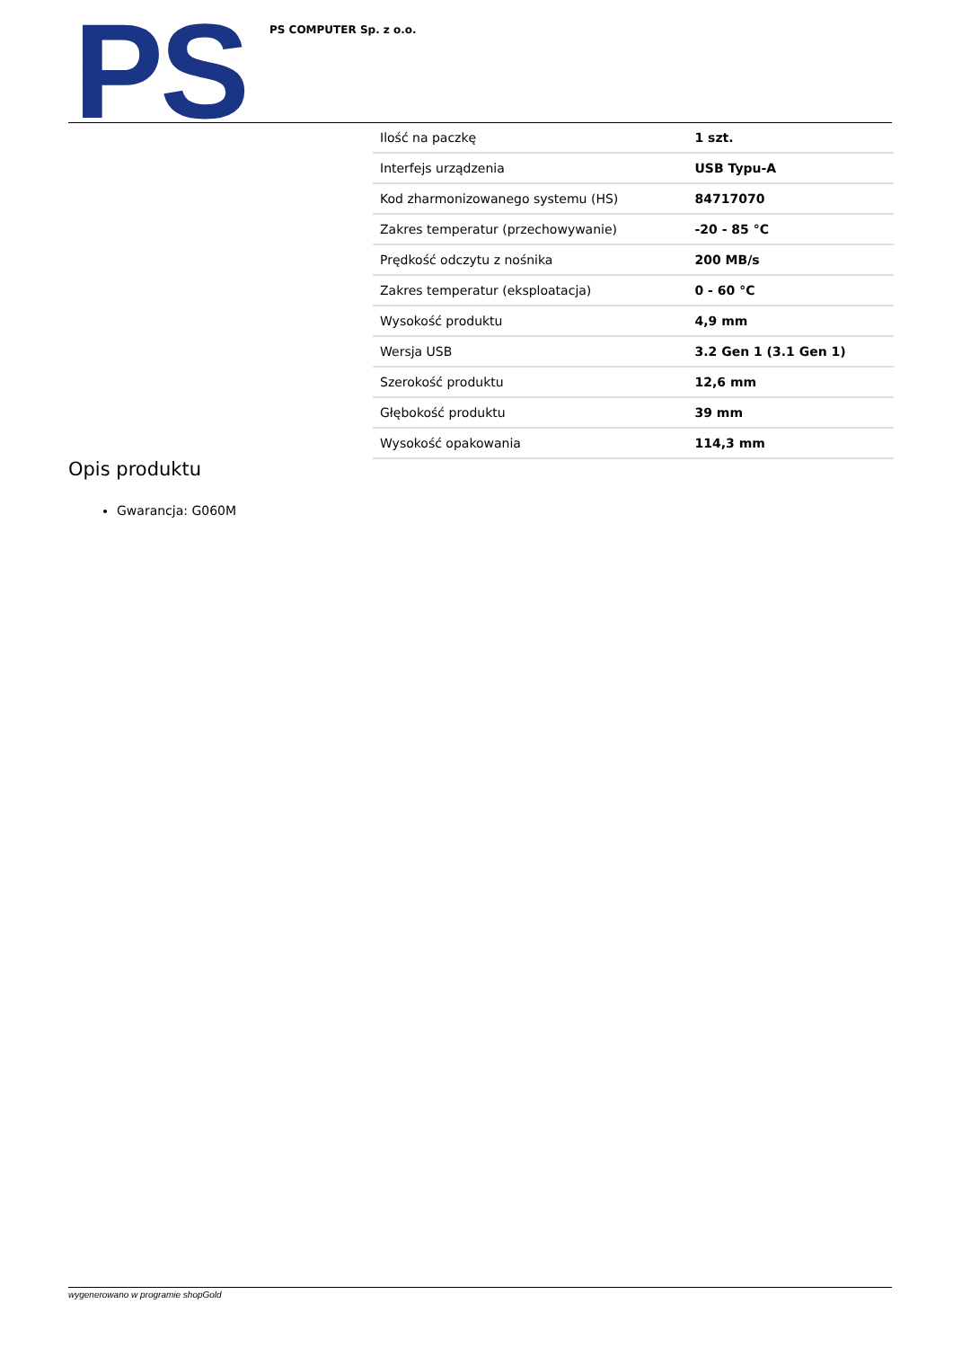PS PS COMPUTER Sp. z o.o.
| Ilość na paczkę | 1 szt. |
| Interfejs urządzenia | USB Typu-A |
| Kod zharmonizowanego systemu (HS) | 84717070 |
| Zakres temperatur (przechowywanie) | -20 - 85 °C |
| Prędkość odczytu z nośnika | 200 MB/s |
| Zakres temperatur (eksploatacja) | 0 - 60 °C |
| Wysokość produktu | 4,9 mm |
| Wersja USB | 3.2 Gen 1 (3.1 Gen 1) |
| Szerokość produktu | 12,6 mm |
| Głębokość produktu | 39 mm |
| Wysokość opakowania | 114,3 mm |
Opis produktu
Gwarancja: G060M
wygenerowano w programie shopGold